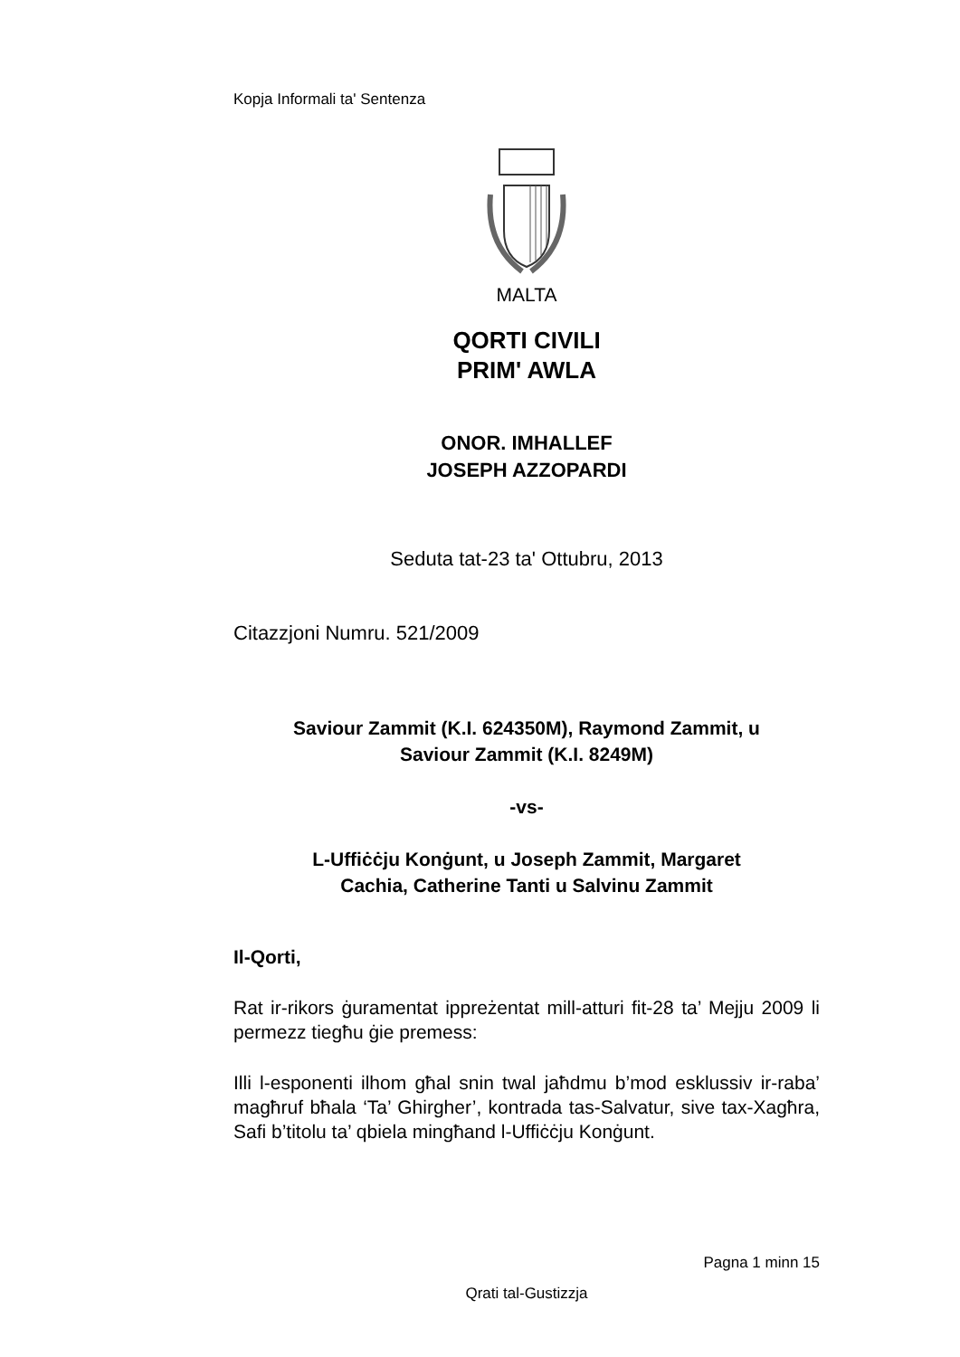Kopja Informali ta' Sentenza
MALTA
QORTI CIVILI
PRIM' AWLA
ONOR. IMHALLEF
JOSEPH AZZOPARDI
Seduta tat-23 ta' Ottubru, 2013
Citazzjoni Numru. 521/2009
Saviour Zammit (K.I. 624350M), Raymond Zammit, u
Saviour Zammit (K.I. 8249M)
-vs-
L-Uffiċċju Konġunt, u Joseph Zammit, Margaret
Cachia, Catherine Tanti u Salvinu Zammit
Il-Qorti,
Rat ir-rikors ġuramentat ippreżentat mill-atturi fit-28 ta’ Mejju 2009 li permezz tiegħu ġie premess:
Illi l-esponenti ilhom għal snin twal jaħdmu b’mod esklussiv ir-raba’ magħruf bħala ‘Ta’ Ghirgher’, kontrada tas-Salvatur, sive tax-Xagħra, Safi b’titolu ta’ qbiela mingħand l-Uffiċċju Konġunt.
Pagna 1 minn 15
Qrati tal-Gustizzja